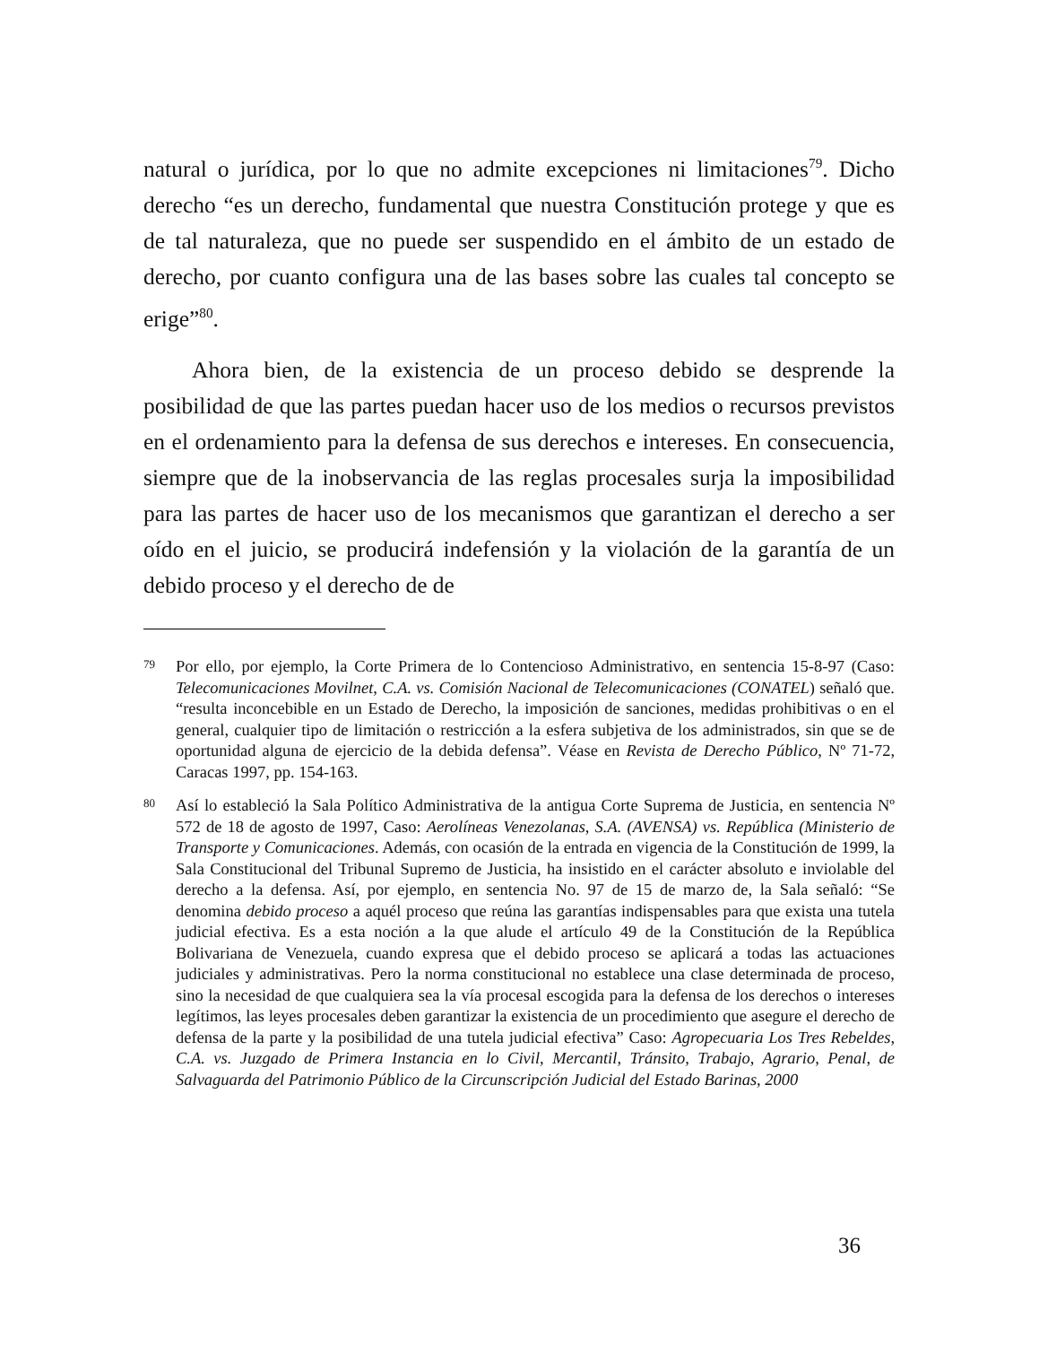natural o jurídica, por lo que no admite excepciones ni limitaciones<sup>79</sup>. Dicho derecho “es un derecho, fundamental que nuestra Constitución protege y que es de tal naturaleza, que no puede ser suspendido en el ámbito de un estado de derecho, por cuanto configura una de las bases sobre las cuales tal concepto se erige”<sup>80</sup>.
Ahora bien, de la existencia de un proceso debido se desprende la posibilidad de que las partes puedan hacer uso de los medios o recursos previstos en el ordenamiento para la defensa de sus derechos e intereses. En consecuencia, siempre que de la inobservancia de las reglas procesales surja la imposibilidad para las partes de hacer uso de los mecanismos que garantizan el derecho a ser oído en el juicio, se producirá indefensión y la violación de la garantía de un debido proceso y el derecho de de
79 Por ello, por ejemplo, la Corte Primera de lo Contencioso Administrativo, en sentencia 15-8-97 (Caso: Telecomunicaciones Movilnet, C.A. vs. Comisión Nacional de Telecomunicaciones (CONATEL) señaló que. “resulta inconcebible en un Estado de Derecho, la imposición de sanciones, medidas prohibitivas o en el general, cualquier tipo de limitación o restricción a la esfera subjetiva de los administrados, sin que se de oportunidad alguna de ejercicio de la debida defensa”. Véase en Revista de Derecho Público, Nº 71-72, Caracas 1997, pp. 154-163.
80 Así lo estableció la Sala Político Administrativa de la antigua Corte Suprema de Justicia, en sentencia Nº 572 de 18 de agosto de 1997, Caso: Aerolíneas Venezolanas, S.A. (AVENSA) vs. República (Ministerio de Transporte y Comunicaciones. Además, con ocasión de la entrada en vigencia de la Constitución de 1999, la Sala Constitucional del Tribunal Supremo de Justicia, ha insistido en el carácter absoluto e inviolable del derecho a la defensa. Así, por ejemplo, en sentencia No. 97 de 15 de marzo de, la Sala señaló: “Se denomina debido proceso a aquél proceso que reúna las garantías indispensables para que exista una tutela judicial efectiva. Es a esta noción a la que alude el artículo 49 de la Constitución de la República Bolivariana de Venezuela, cuando expresa que el debido proceso se aplicará a todas las actuaciones judiciales y administrativas. Pero la norma constitucional no establece una clase determinada de proceso, sino la necesidad de que cualquiera sea la vía procesal escogida para la defensa de los derechos o intereses legítimos, las leyes procesales deben garantizar la existencia de un procedimiento que asegure el derecho de defensa de la parte y la posibilidad de una tutela judicial efectiva” Caso: Agropecuaria Los Tres Rebeldes, C.A. vs. Juzgado de Primera Instancia en lo Civil, Mercantil, Tránsito, Trabajo, Agrario, Penal, de Salvaguarda del Patrimonio Público de la Circunscripción Judicial del Estado Barinas, 2000
36